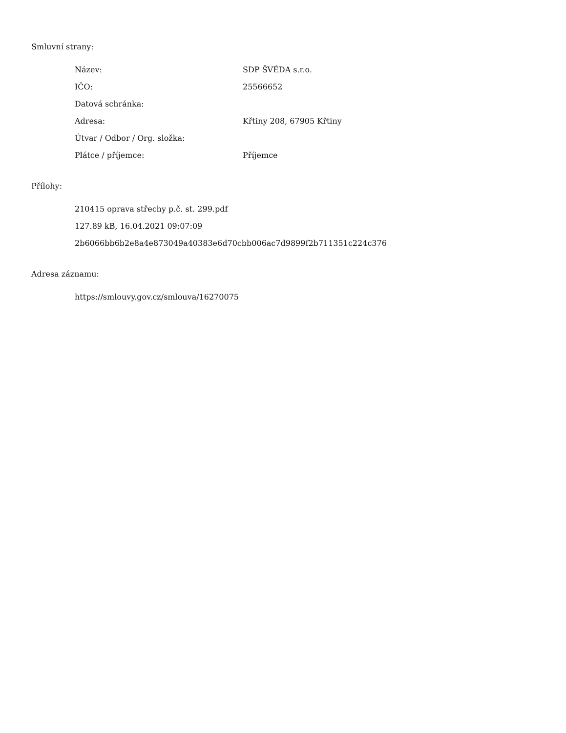Smluvní strany:
| Název: | SDP ŠVÉDA s.r.o. |
| IČO: | 25566652 |
| Datová schránka: | |
| Adresa: | Křtiny 208, 67905 Křtiny |
| Útvar / Odbor / Org. složka: | |
| Plátce / příjemce: | Příjemce |
Přílohy:
210415 oprava střechy p.č. st. 299.pdf
127.89 kB, 16.04.2021 09:07:09
2b6066bb6b2e8a4e873049a40383e6d70cbb006ac7d9899f2b711351c224c376
Adresa záznamu:
https://smlouvy.gov.cz/smlouva/16270075